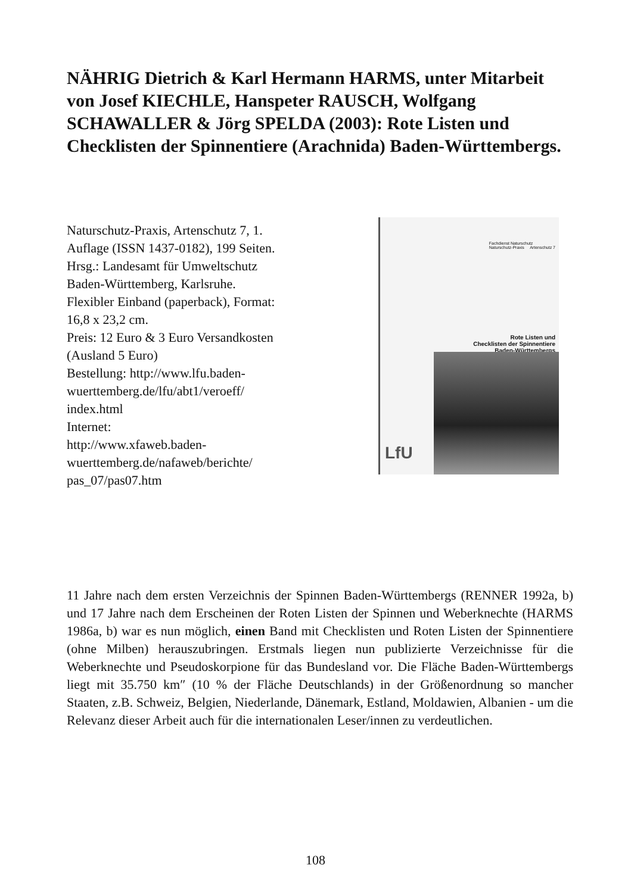NÄHRIG Dietrich & Karl Hermann HARMS, unter Mitarbeit von Josef KIECHLE, Hanspeter RAUSCH, Wolfgang SCHAWALLER & Jörg SPELDA (2003): Rote Listen und Checklisten der Spinnentiere (Arachnida) Baden-Württembergs.
Naturschutz-Praxis, Artenschutz 7, 1.
Auflage (ISSN 1437-0182), 199 Seiten.
Hrsg.: Landesamt für Umweltschutz
Baden-Württemberg, Karlsruhe.
Flexibler Einband (paperback), Format:
16,8 x 23,2 cm.
Preis: 12 Euro & 3 Euro Versandkosten
(Ausland 5 Euro)
Bestellung: http://www.lfu.baden-
wuerttemberg.de/lfu/abt1/veroeff/
index.html
Internet:
http://www.xfaweb.baden-
wuerttemberg.de/nafaweb/berichte/
pas_07/pas07.htm
Fachdienst Naturschutz
Naturschutz-Praxis Artenschutz 7
Rote Listen und
Checklisten der Spinnentiere
Baden-Württembergs
LfU
11 Jahre nach dem ersten Verzeichnis der Spinnen Baden-Württembergs (RENNER 1992a, b) und 17 Jahre nach dem Erscheinen der Roten Listen der Spinnen und Weberknechte (HARMS 1986a, b) war es nun möglich, einen Band mit Checklisten und Roten Listen der Spinnentiere (ohne Milben) herauszubringen. Erstmals liegen nun publizierte Verzeichnisse für die Weberknechte und Pseudoskorpione für das Bundesland vor. Die Fläche Baden-Württembergs liegt mit 35.750 km″ (10 % der Fläche Deutschlands) in der Größenordnung so mancher Staaten, z.B. Schweiz, Belgien, Niederlande, Dänemark, Estland, Moldawien, Albanien - um die Relevanz dieser Arbeit auch für die internationalen Leser/innen zu verdeutlichen.
108